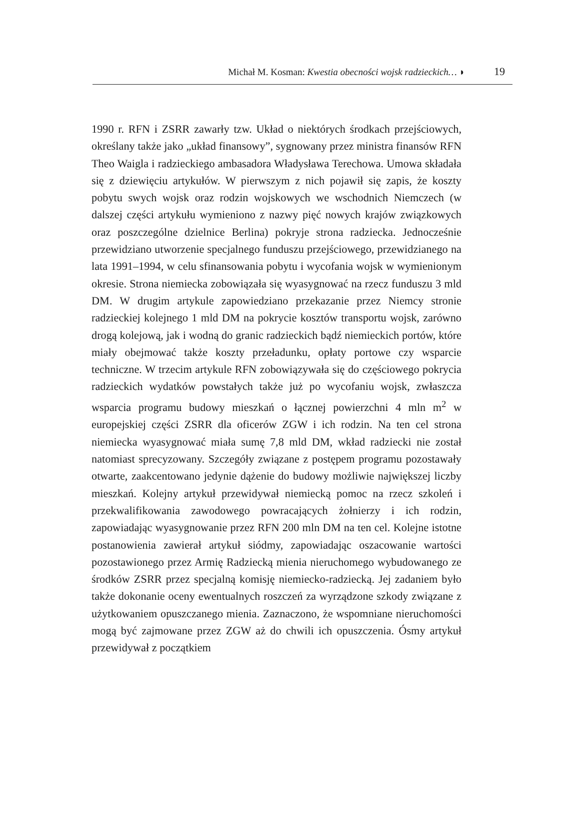Michał M. Kosman: Kwestia obecności wojsk radzieckich… ◗ 19
1990 r. RFN i ZSRR zawarły tzw. Układ o niektórych środkach przejściowych, określany także jako „układ finansowy”, sygnowany przez ministra finansów RFN Theo Waigla i radzieckiego ambasadora Władysława Terechowa. Umowa składała się z dziewięciu artykułów. W pierwszym z nich pojawił się zapis, że koszty pobytu swych wojsk oraz rodzin wojskowych we wschodnich Niemczech (w dalszej części artykułu wymieniono z nazwy pięć nowych krajów związkowych oraz poszczególne dzielnice Berlina) pokryje strona radziecka. Jednocześnie przewidziano utworzenie specjalnego funduszu przejściowego, przewidzianego na lata 1991–1994, w celu sfinansowania pobytu i wycofania wojsk w wymienionym okresie. Strona niemiecka zobowiązała się wyasygnować na rzecz funduszu 3 mld DM. W drugim artykule zapowiedziano przekazanie przez Niemcy stronie radzieckiej kolejnego 1 mld DM na pokrycie kosztów transportu wojsk, zarówno drogą kolejową, jak i wodną do granic radzieckich bądź niemieckich portów, które miały obejmować także koszty przeładunku, opłaty portowe czy wsparcie techniczne. W trzecim artykule RFN zobowiązywała się do częściowego pokrycia radzieckich wydatków powstałych także już po wycofaniu wojsk, zwłaszcza wsparcia programu budowy mieszkań o łącznej powierzchni 4 mln m<sup>2</sup> w europejskiej części ZSRR dla oficerów ZGW i ich rodzin. Na ten cel strona niemiecka wyasygnować miała sumę 7,8 mld DM, wkład radziecki nie został natomiast sprecyzowany. Szczegóły związane z postępem programu pozostawały otwarte, zaakcentowano jedynie dążenie do budowy możliwie największej liczby mieszkań. Kolejny artykuł przewidywał niemiecką pomoc na rzecz szkoleń i przekwalifikowania zawodowego powracających żołnierzy i ich rodzin, zapowiadając wyasygnowanie przez RFN 200 mln DM na ten cel. Kolejne istotne postanowienia zawierał artykuł siódmy, zapowiadając oszacowanie wartości pozostawionego przez Armię Radziecką mienia nieruchomego wybudowanego ze środków ZSRR przez specjalną komisję niemiecko-radziecką. Jej zadaniem było także dokonanie oceny ewentualnych roszczeń za wyrządzone szkody związane z użytkowaniem opuszczanego mienia. Zaznaczono, że wspomniane nieruchomości mogą być zajmowane przez ZGW aż do chwili ich opuszczenia. Ósmy artykuł przewidywał z początkiem